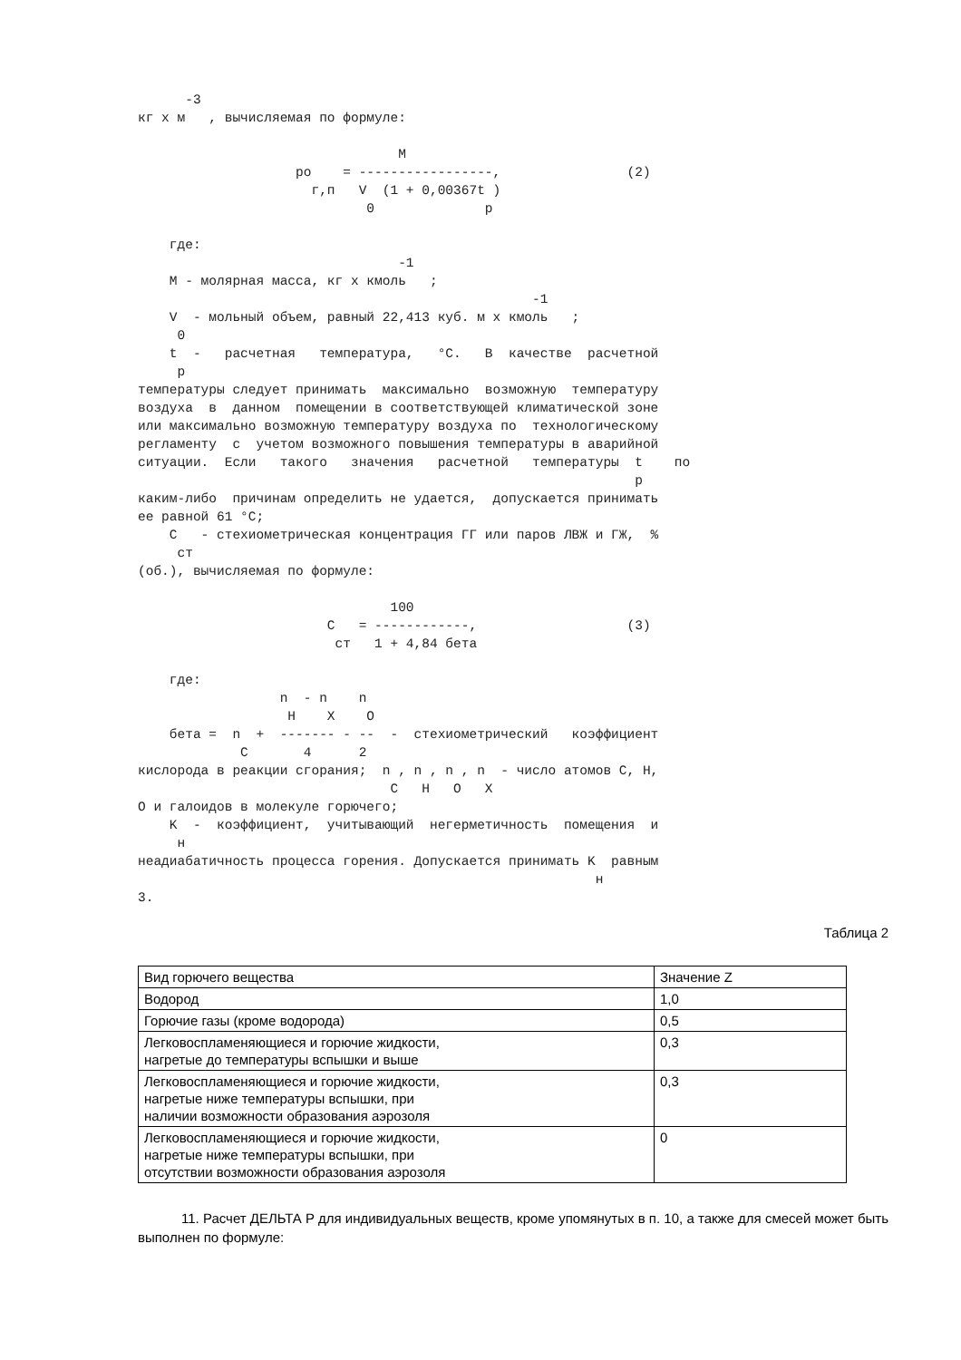-3
кг x м   , вычисляемая по формуле:

                                 M
                    pо    = -----------------,                (2)
                      г,п   V  (1 + 0,00367t )
                             0              р

    где:
                                 -1
    M - молярная масса, кг x кмоль   ;
                                                  -1
    V  - мольный объем, равный 22,413 куб. м x кмоль   ;
     0
    t  -   расчетная   температура,   °C.   В  качестве  расчетной
     р
температуры следует принимать  максимально  возможную  температуру
воздуха  в  данном  помещении в соответствующей климатической зоне
или максимально возможную температуру воздуха по  технологическому
регламенту  с  учетом возможного повышения температуры в аварийной
ситуации.  Если   такого   значения   расчетной   температуры  t    по
                                                               р
каким-либо  причинам определить не удается,  допускается принимать
ее равной 61 °C;
    C   - стехиометрическая концентрация ГГ или паров ЛВЖ и ГЖ,  %
     ст
(об.), вычисляемая по формуле:

                                100
                        C   = ------------,                   (3)
                         ст   1 + 4,84 бета

    где:
                  n  - n    n
                   H    X    O
    бета =  n  +  ------- - --  -  стехиометрический   коэффициент
             C       4      2
кислорода в реакции сгорания;  n , n , n , n  - число атомов C, H,
                                C   H   O   X
O и галоидов в молекуле горючего;
    K  -  коэффициент,  учитывающий  негерметичность  помещения  и
     н
неадиабатичность процесса горения. Допускается принимать K  равным
                                                          н
3.
Таблица 2
| Вид горючего вещества | Значение Z |
| Водород | 1,0 |
| Горючие газы (кроме водорода) | 0,5 |
| Легковоспламеняющиеся и горючие жидкости, нагретые до температуры вспышки и выше | 0,3 |
| Легковоспламеняющиеся и горючие жидкости, нагретые ниже температуры вспышки, при наличии возможности образования аэрозоля | 0,3 |
| Легковоспламеняющиеся и горючие жидкости, нагретые ниже температуры вспышки, при отсутствии возможности образования аэрозоля | 0 |
11. Расчет ДЕЛЬТА P для индивидуальных веществ, кроме упомянутых в п. 10, а также для смесей может быть выполнен по формуле: